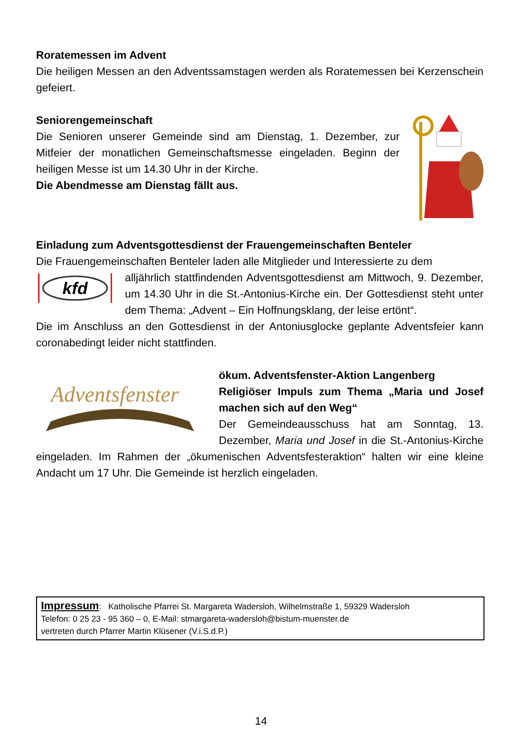Roratemessen im Advent
Die heiligen Messen an den Adventssamstagen werden als Roratemessen bei Kerzenschein gefeiert.
Seniorengemeinschaft
Die Senioren unserer Gemeinde sind am Dienstag, 1. Dezember, zur Mitfeier der monatlichen Gemeinschaftsmesse eingeladen. Beginn der heiligen Messe ist um 14.30 Uhr in der Kirche.
Die Abendmesse am Dienstag fällt aus.
Einladung zum Adventsgottesdienst der Frauengemeinschaften Benteler
Die Frauengemeinschaften Benteler laden alle Mitglieder und Interessierte zu dem
kfd
alljährlich stattfindenden Adventsgottesdienst am Mittwoch, 9. Dezember, um 14.30 Uhr in die St.-Antonius-Kirche ein. Der Gottesdienst steht unter dem Thema: „Advent – Ein Hoffnungsklang, der leise ertönt“.
Die im Anschluss an den Gottesdienst in der Antoniusglocke geplante Adventsfeier kann coronabedingt leider nicht stattfinden.
Adventsfenster
ökum. Adventsfenster-Aktion Langenberg
Religiöser Impuls zum Thema „Maria und Josef machen sich auf den Weg“
Der Gemeindeausschuss hat am Sonntag, 13. Dezember, Maria und Josef in die St.-Antonius-Kirche eingeladen. Im Rahmen der „ökumenischen Adventsfesteraktion“ halten wir eine kleine Andacht um 17 Uhr. Die Gemeinde ist herzlich eingeladen.
Impressum: Katholische Pfarrei St. Margareta Wadersloh, Wilhelmstraße 1, 59329 Wadersloh
Telefon: 0 25 23 - 95 360 – 0, E-Mail: stmargareta-wadersloh@bistum-muenster.de
vertreten durch Pfarrer Martin Klüsener (V.i.S.d.P.)
14